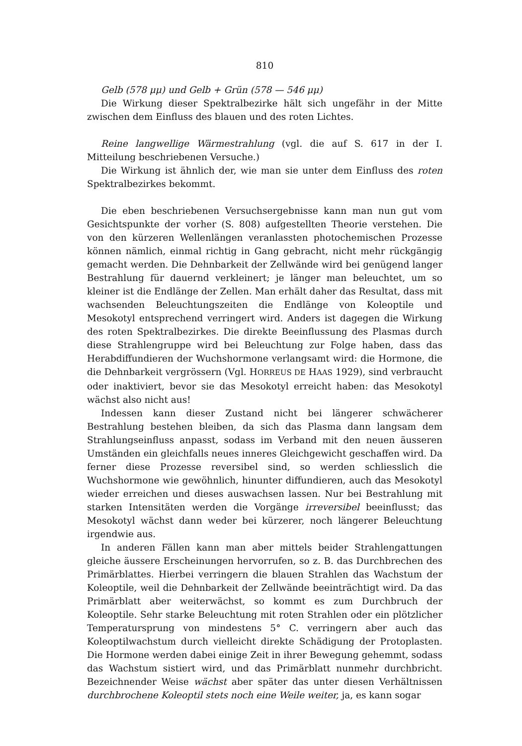810
Gelb (578 μμ) und Gelb + Grün (578 — 546 μμ)
Die Wirkung dieser Spektralbezirke hält sich ungefähr in der Mitte zwischen dem Einfluss des blauen und des roten Lichtes.
Reine langwellige Wärmestrahlung (vgl. die auf S. 617 in der I. Mitteilung beschriebenen Versuche.)
Die Wirkung ist ähnlich der, wie man sie unter dem Einfluss des roten Spektralbezirkes bekommt.
Die eben beschriebenen Versuchsergebnisse kann man nun gut vom Gesichtspunkte der vorher (S. 808) aufgestellten Theorie verstehen. Die von den kürzeren Wellenlängen veranlassten photochemischen Prozesse können nämlich, einmal richtig in Gang gebracht, nicht mehr rückgängig gemacht werden. Die Dehnbarkeit der Zellwände wird bei genügend langer Bestrahlung für dauernd verkleinert; je länger man beleuchtet, um so kleiner ist die Endlänge der Zellen. Man erhält daher das Resultat, dass mit wachsenden Beleuchtungszeiten die Endlänge von Koleoptile und Mesokotyl entsprechend verringert wird. Anders ist dagegen die Wirkung des roten Spektralbezirkes. Die direkte Beeinflussung des Plasmas durch diese Strahlengruppe wird bei Beleuchtung zur Folge haben, dass das Herabdiffundieren der Wuchshormone verlangsamt wird: die Hormone, die die Dehnbarkeit vergrössern (Vgl. HORREUS DE HAAS 1929), sind verbraucht oder inaktiviert, bevor sie das Mesokotyl erreicht haben: das Mesokotyl wächst also nicht aus!
Indessen kann dieser Zustand nicht bei längerer schwächerer Bestrahlung bestehen bleiben, da sich das Plasma dann langsam dem Strahlungseinfluss anpasst, sodass im Verband mit den neuen äusseren Umständen ein gleichfalls neues inneres Gleichgewicht geschaffen wird. Da ferner diese Prozesse reversibel sind, so werden schliesslich die Wuchshormone wie gewöhnlich, hinunter diffundieren, auch das Mesokotyl wieder erreichen und dieses auswachsen lassen. Nur bei Bestrahlung mit starken Intensitäten werden die Vorgänge irreversibel beeinflusst; das Mesokotyl wächst dann weder bei kürzerer, noch längerer Beleuchtung irgendwie aus.
In anderen Fällen kann man aber mittels beider Strahlengattungen gleiche äussere Erscheinungen hervorrufen, so z. B. das Durchbrechen des Primärblattes. Hierbei verringern die blauen Strahlen das Wachstum der Koleoptile, weil die Dehnbarkeit der Zellwände beeinträchtigt wird. Da das Primärblatt aber weiterwächst, so kommt es zum Durchbruch der Koleoptile. Sehr starke Beleuchtung mit roten Strahlen oder ein plötzlicher Temperatursprung von mindestens 5° C. verringern aber auch das Koleoptilwachstum durch vielleicht direkte Schädigung der Protoplasten. Die Hormone werden dabei einige Zeit in ihrer Bewegung gehemmt, sodass das Wachstum sistiert wird, und das Primärblatt nunmehr durchbricht. Bezeichnender Weise wächst aber später das unter diesen Verhältnissen durchbrochene Koleoptil stets noch eine Weile weiter, ja, es kann sogar